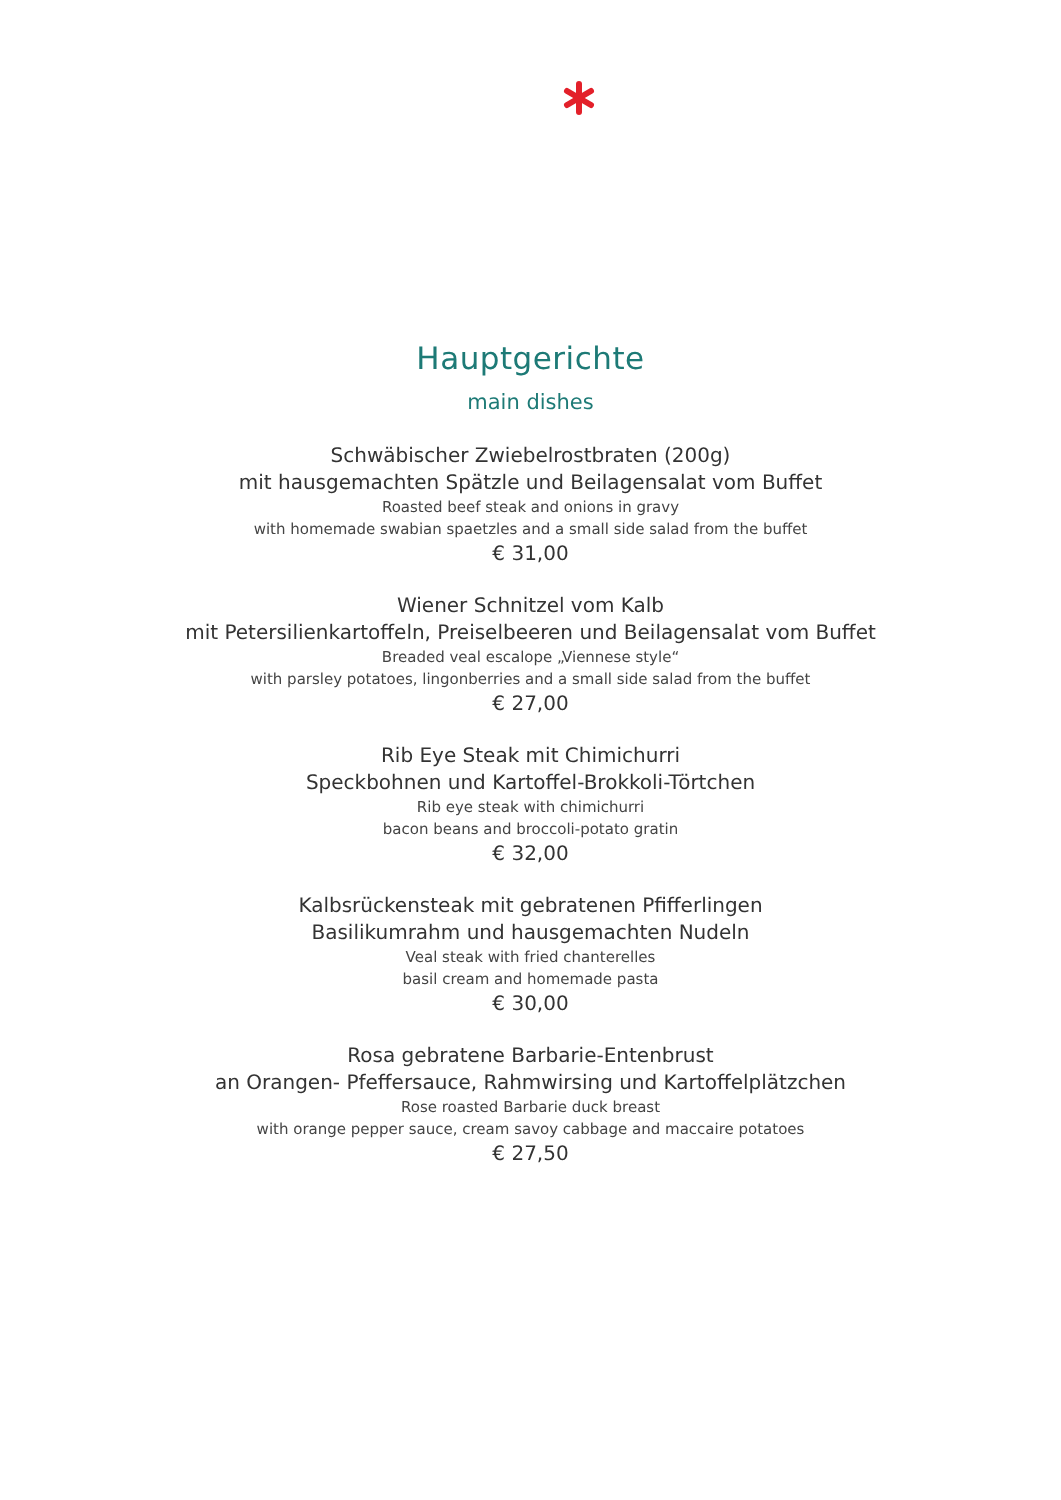Hauptgerichte
main dishes
Schwäbischer Zwiebelrostbraten (200g)
mit hausgemachten Spätzle und Beilagensalat vom Buffet
Roasted beef steak and onions in gravy
with homemade swabian spaetzles and a small side salad from the buffet
€ 31,00
Wiener Schnitzel vom Kalb
mit Petersilienkartoffeln, Preiselbeeren und Beilagensalat vom Buffet
Breaded veal escalope „Viennese style“
with parsley potatoes, lingonberries and a small side salad from the buffet
€ 27,00
Rib Eye Steak mit Chimichurri
Speckbohnen und Kartoffel-Brokkoli-Törtchen
Rib eye steak with chimichurri
bacon beans and broccoli-potato gratin
€ 32,00
Kalbsrückensteak mit gebratenen Pfifferlingen
Basilikumrahm und hausgemachten Nudeln
Veal steak with fried chanterelles
basil cream and homemade pasta
€ 30,00
Rosa gebratene Barbarie-Entenbrust
an Orangen- Pfeffersauce, Rahmwirsing und Kartoffelplätzchen
Rose roasted Barbarie duck breast
with orange pepper sauce, cream savoy cabbage and maccaire potatoes
€ 27,50